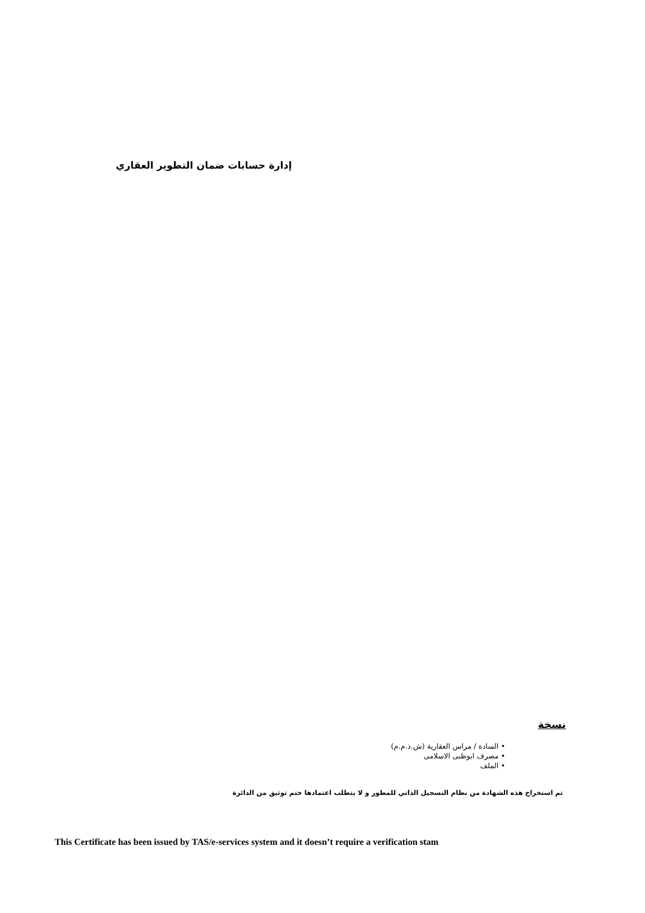إدارة حسابات ضمان التطوير العقاري
نسخة
• السادة / مراس العقارية (ش.ذ.م.م)
• مصرف ابوظبى الاسلامى
• الملف
تم استخراج هذه الشهادة من نظام التسجيل الذاتي للمطور و لا يتطلب اعتمادها ختم توثيق من الدائرة
This Certificate has been issued by TAS/e-services system and it doesn’t require a verification stam